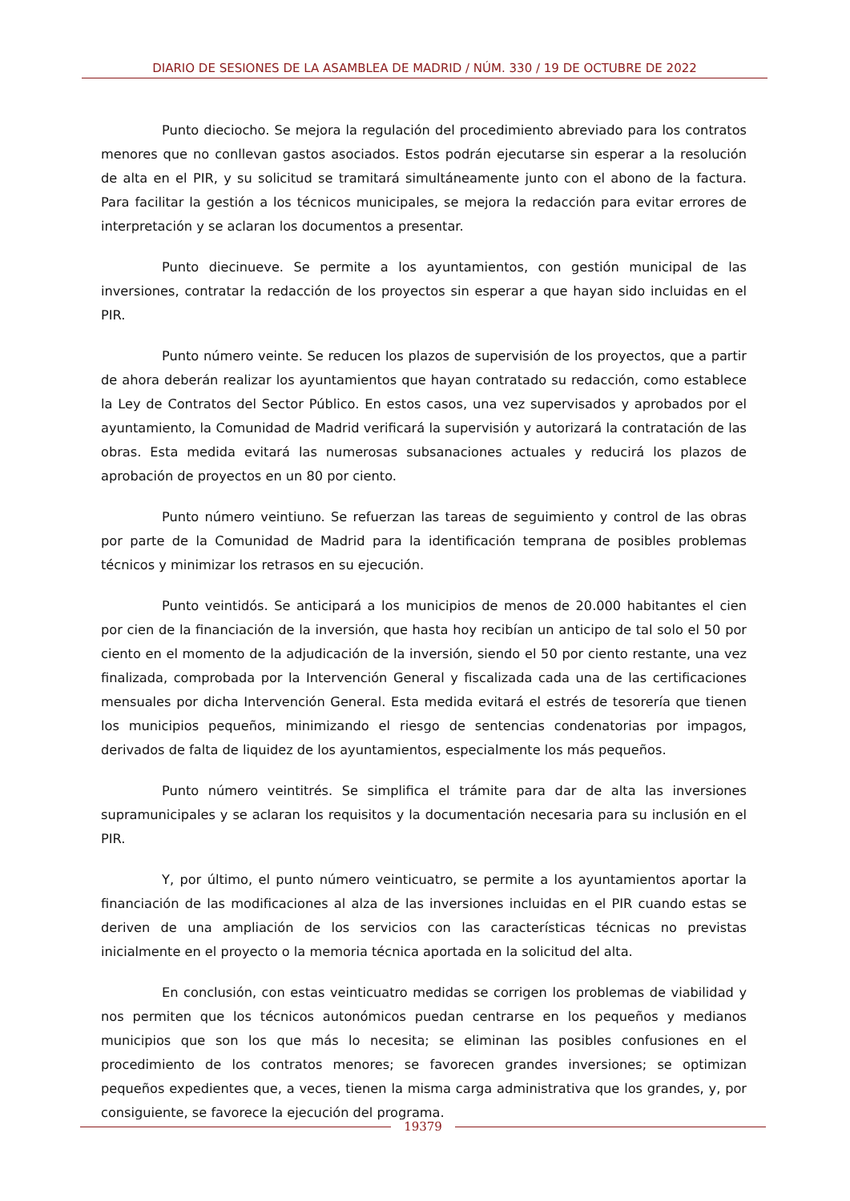DIARIO DE SESIONES DE LA ASAMBLEA DE MADRID / NÚM. 330 / 19 DE OCTUBRE DE 2022
Punto dieciocho. Se mejora la regulación del procedimiento abreviado para los contratos menores que no conllevan gastos asociados. Estos podrán ejecutarse sin esperar a la resolución de alta en el PIR, y su solicitud se tramitará simultáneamente junto con el abono de la factura. Para facilitar la gestión a los técnicos municipales, se mejora la redacción para evitar errores de interpretación y se aclaran los documentos a presentar.
Punto diecinueve. Se permite a los ayuntamientos, con gestión municipal de las inversiones, contratar la redacción de los proyectos sin esperar a que hayan sido incluidas en el PIR.
Punto número veinte. Se reducen los plazos de supervisión de los proyectos, que a partir de ahora deberán realizar los ayuntamientos que hayan contratado su redacción, como establece la Ley de Contratos del Sector Público. En estos casos, una vez supervisados y aprobados por el ayuntamiento, la Comunidad de Madrid verificará la supervisión y autorizará la contratación de las obras. Esta medida evitará las numerosas subsanaciones actuales y reducirá los plazos de aprobación de proyectos en un 80 por ciento.
Punto número veintiuno. Se refuerzan las tareas de seguimiento y control de las obras por parte de la Comunidad de Madrid para la identificación temprana de posibles problemas técnicos y minimizar los retrasos en su ejecución.
Punto veintidós. Se anticipará a los municipios de menos de 20.000 habitantes el cien por cien de la financiación de la inversión, que hasta hoy recibían un anticipo de tal solo el 50 por ciento en el momento de la adjudicación de la inversión, siendo el 50 por ciento restante, una vez finalizada, comprobada por la Intervención General y fiscalizada cada una de las certificaciones mensuales por dicha Intervención General. Esta medida evitará el estrés de tesorería que tienen los municipios pequeños, minimizando el riesgo de sentencias condenatorias por impagos, derivados de falta de liquidez de los ayuntamientos, especialmente los más pequeños.
Punto número veintitrés. Se simplifica el trámite para dar de alta las inversiones supramunicipales y se aclaran los requisitos y la documentación necesaria para su inclusión en el PIR.
Y, por último, el punto número veinticuatro, se permite a los ayuntamientos aportar la financiación de las modificaciones al alza de las inversiones incluidas en el PIR cuando estas se deriven de una ampliación de los servicios con las características técnicas no previstas inicialmente en el proyecto o la memoria técnica aportada en la solicitud del alta.
En conclusión, con estas veinticuatro medidas se corrigen los problemas de viabilidad y nos permiten que los técnicos autonómicos puedan centrarse en los pequeños y medianos municipios que son los que más lo necesita; se eliminan las posibles confusiones en el procedimiento de los contratos menores; se favorecen grandes inversiones; se optimizan pequeños expedientes que, a veces, tienen la misma carga administrativa que los grandes, y, por consiguiente, se favorece la ejecución del programa.
19379